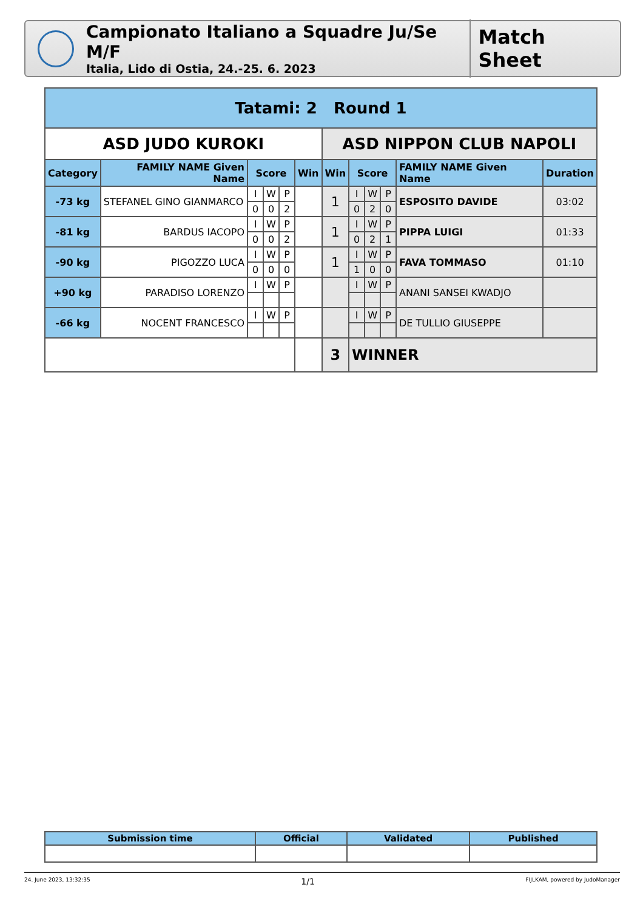Campionato Italiano a Squadre Ju/Se M/F
Italia, Lido di Ostia, 24.-25. 6. 2023
Match Sheet
| Tatami: 2 Round 1 | | | | | | | | | | | |
| ASD JUDO KUROKI | | | | | | ASD NIPPON CLUB NAPOLI | | | | | |
| Category | FAMILY NAME Given Name | Score | | | Win | Win | Score | | | FAMILY NAME Given Name | Duration |
| -73 kg | STEFANEL GINO GIANMARCO | I | W | P | | 1 | I | W | P | ESPOSITO DAVIDE | 03:02 |
| | | 0 | 0 | 2 | | | 0 | 2 | 0 | | |
| -81 kg | BARDUS IACOPO | I | W | P | | 1 | I | W | P | PIPPA LUIGI | 01:33 |
| | | 0 | 0 | 2 | | | 0 | 2 | 1 | | |
| -90 kg | PIGOZZO LUCA | I | W | P | | 1 | I | W | P | FAVA TOMMASO | 01:10 |
| | | 0 | 0 | 0 | | | 1 | 0 | 0 | | |
| +90 kg | PARADISO LORENZO | I | W | P | | | I | W | P | ANANI SANSEI KWADJO | |
| -66 kg | NOCENT FRANCESCO | I | W | P | | | I | W | P | DE TULLIO GIUSEPPE | |
| | | | | | | 3 | WINNER | | | | |
| Submission time | Official | Validated | Published |
| --- | --- | --- | --- |
24. June 2023, 13:32:35 1/1 FIJLKAM, powered by JudoManager